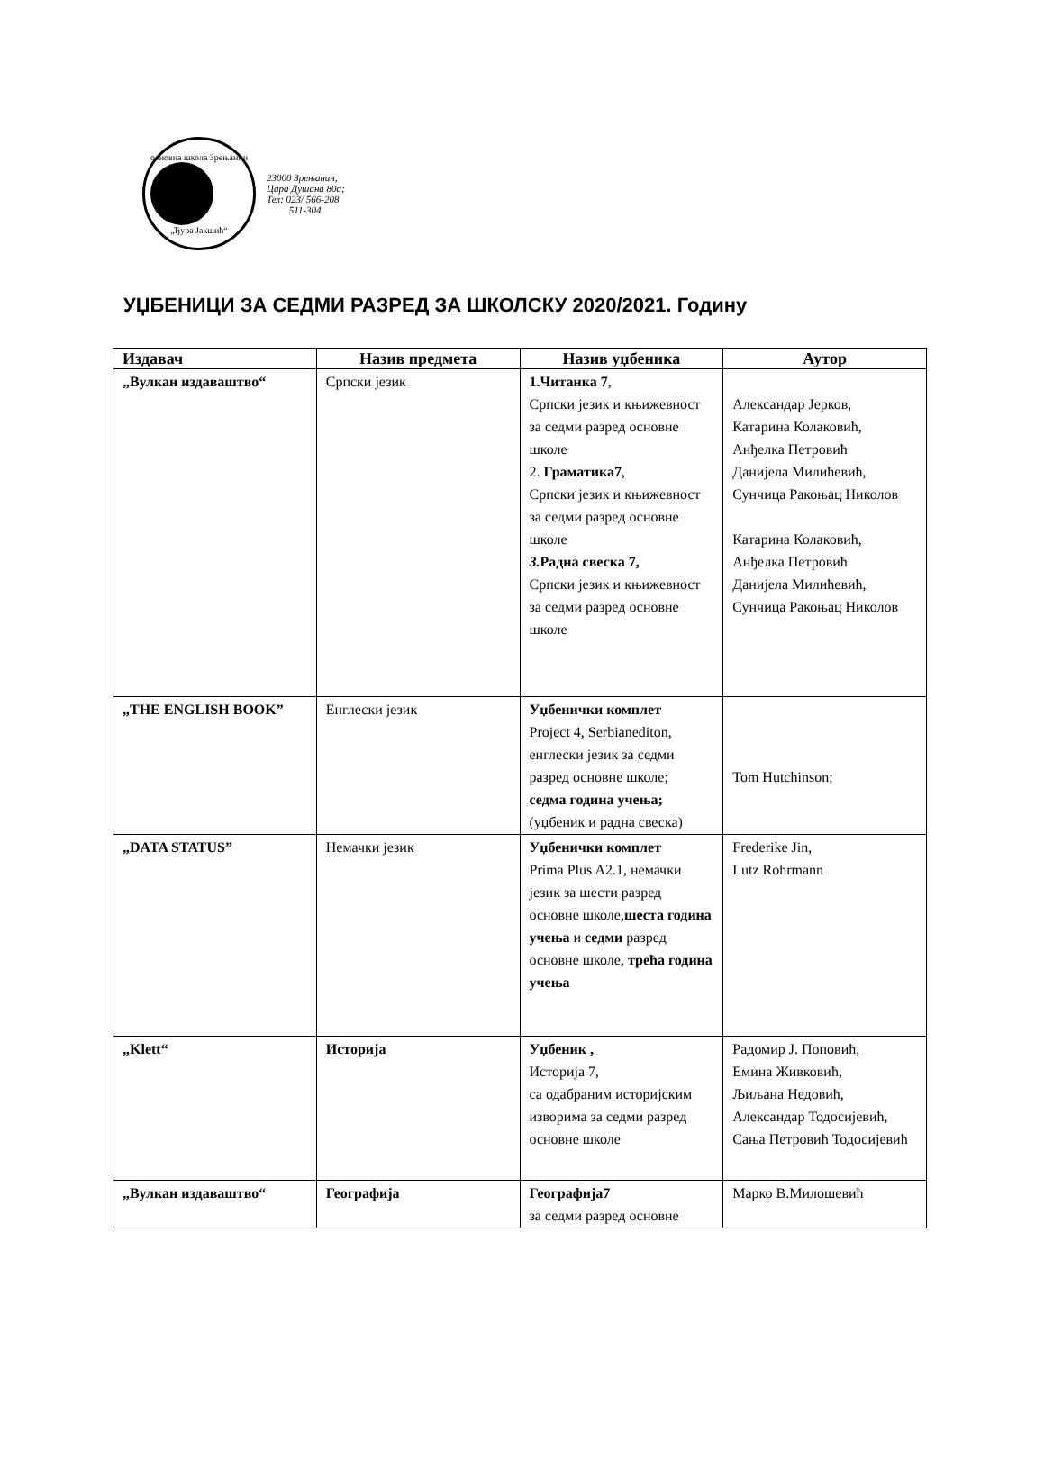основна школа Зрењанин
„Ђура Јакшић“
23000 Зрењанин,
Цара Душана 80а;
Тел: 023/ 566-208
511-304
УЏБЕНИЦИ ЗА СЕДМИ РАЗРЕД ЗА ШКОЛСКУ 2020/2021. Годину
| Издавач | Назив предмета | Назив уџбеника | Аутор |
| --- | --- | --- | --- |
| „Вулкан издаваштво“ | Српски језик | 1.Читанка 7 , Српски језик и књижевност за седми разред основне школе 2. Граматика7 , Српски језик и књижевност за седми разред основне школе 3. Радна свеска 7, Српски језик и књижевност за седми разред основне школе | Александар Јерков, Катарина Колаковић, Анђелка Петровић Данијела Милићевић, Сунчица Ракоњац Николов Катарина Колаковић, Анђелка Петровић Данијела Милићевић, Сунчица Ракоњац Николов |
| „THE ENGLISH BOOK” | Енглески језик | Уџбенички комплет Project 4, Serbianediton, енглески језик за седми разред основне школе; седма година учења; (уџбеник и радна свеска) | Tom Hutchinson; |
| „DATA STATUS” | Немачки језик | Уџбенички комплет Prima Plus A2.1, немачки језик за шести разред основне школе, шеста година учења и седми разред основне школе, трећа година учења | Frederike Jin, Lutz Rohrmann |
| „Klett“ | Историја | Уџбеник , Историја 7, са одабраним историјским изворима за седми разред основне школе | Радомир Ј. Поповић, Емина Живковић, Љиљана Недовић, Александар Тодосијевић, Сања Петровић Тодосијевић |
| „Вулкан издаваштво“ | Географија | Географија7 за седми разред основне | Марко В.Милошевић |